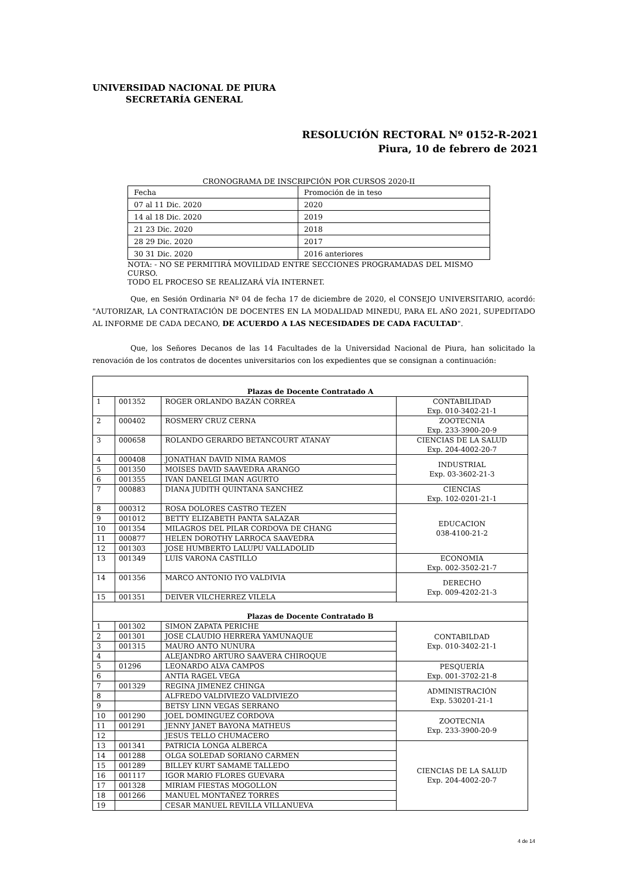UNIVERSIDAD NACIONAL DE PIURA
SECRETARÍA GENERAL
RESOLUCIÓN RECTORAL Nº 0152-R-2021
Piura, 10 de febrero de 2021
CRONOGRAMA DE INSCRIPCIÓN POR CURSOS 2020-II
| Fecha | Promoción de in teso |
| 07 al 11 Dic. 2020 | 2020 |
| 14 al 18 Dic. 2020 | 2019 |
| 21 23 Dic. 2020 | 2018 |
| 28 29 Dic. 2020 | 2017 |
| 30 31 Dic. 2020 | 2016 anteriores |
NOTA: - NO SE PERMITIRÁ MOVILIDAD ENTRE SECCIONES PROGRAMADAS DEL MISMO CURSO.
TODO EL PROCESO SE REALIZARÁ VÍA INTERNET.
Que, en Sesión Ordinaria Nº 04 de fecha 17 de diciembre de 2020, el CONSEJO UNIVERSITARIO, acordó: "AUTORIZAR, LA CONTRATACIÓN DE DOCENTES EN LA MODALIDAD MINEDU, PARA EL AÑO 2021, SUPEDITADO AL INFORME DE CADA DECANO, DE ACUERDO A LAS NECESIDADES DE CADA FACULTAD".
Que, los Señores Decanos de las 14 Facultades de la Universidad Nacional de Piura, han solicitado la renovación de los contratos de docentes universitarios con los expedientes que se consignan a continuación:
| Plazas de Docente Contratado A | | | |
| 1 | 001352 | ROGER ORLANDO BAZÁN CORREA | CONTABILIDAD Exp. 010-3402-21-1 |
| 2 | 000402 | ROSMERY CRUZ CERNA | ZOOTECNIA Exp. 233-3900-20-9 |
| 3 | 000658 | ROLANDO GERARDO BETANCOURT ATANAY | CIENCIAS DE LA SALUD Exp. 204-4002-20-7 |
| 4 | 000408 | JONATHAN DAVID NIMA RAMOS | INDUSTRIAL Exp. 03-3602-21-3 |
| 5 | 001350 | MOISES DAVID SAAVEDRA ARANGO | |
| 6 | 001355 | IVAN DANELGI IMAN AGURTO | |
| 7 | 000883 | DIANA JUDITH QUINTANA SANCHEZ | CIENCIAS Exp. 102-0201-21-1 |
| 8 | 000312 | ROSA DOLORES CASTRO TEZEN | EDUCACION 038-4100-21-2 |
| 9 | 001012 | BETTY ELIZABETH PANTA SALAZAR | |
| 10 | 001354 | MILAGROS DEL PILAR CORDOVA DE CHANG | |
| 11 | 000877 | HELEN DOROTHY LARROCA SAAVEDRA | |
| 12 | 001303 | JOSE HUMBERTO LALUPU VALLADOLID | |
| 13 | 001349 | LUIS VARONA CASTILLO | ECONOMIA Exp. 002-3502-21-7 |
| 14 | 001356 | MARCO ANTONIO IYO VALDIVIA | DERECHO Exp. 009-4202-21-3 |
| 15 | 001351 | DEIVER VILCHERREZ VILELA | |
| Plazas de Docente Contratado B | | | |
| 1 | 001302 | SIMON ZAPATA PERICHE | CONTABILDAD Exp. 010-3402-21-1 |
| 2 | 001301 | JOSE CLAUDIO HERRERA YAMUNAQUE | |
| 3 | 001315 | MAURO ANTO NUNURA | |
| 4 | | ALEJANDRO ARTURO SAAVERA CHIROQUE | |
| 5 | 01296 | LEONARDO ALVA CAMPOS | PESQUERÍA Exp. 001-3702-21-8 |
| 6 | | ANTIA RAGEL VEGA | |
| 7 | 001329 | REGINA JIMENEZ CHINGA | ADMINISTRACIÓN Exp. 530201-21-1 |
| 8 | | ALFREDO VALDIVIEZO VALDIVIEZO | |
| 9 | | BETSY LINN VEGAS SERRANO | |
| 10 | 001290 | JOEL DOMINGUEZ CORDOVA | ZOOTECNIA Exp. 233-3900-20-9 |
| 11 | 001291 | JENNY JANET BAYONA MATHEUS | |
| 12 | | JESUS TELLO CHUMACERO | |
| 13 | 001341 | PATRICIA LONGA ALBERCA | CIENCIAS DE LA SALUD Exp. 204-4002-20-7 |
| 14 | 001288 | OLGA SOLEDAD SORIANO CARMEN | |
| 15 | 001289 | BILLEY KURT SAMAME TALLEDO | |
| 16 | 001117 | IGOR MARIO FLORES GUEVARA | |
| 17 | 001328 | MIRIAM FIESTAS MOGOLLON | |
| 18 | 001266 | MANUEL MONTAÑEZ TORRES | |
| 19 | | CESAR MANUEL REVILLA VILLANUEVA | |
4 de 14